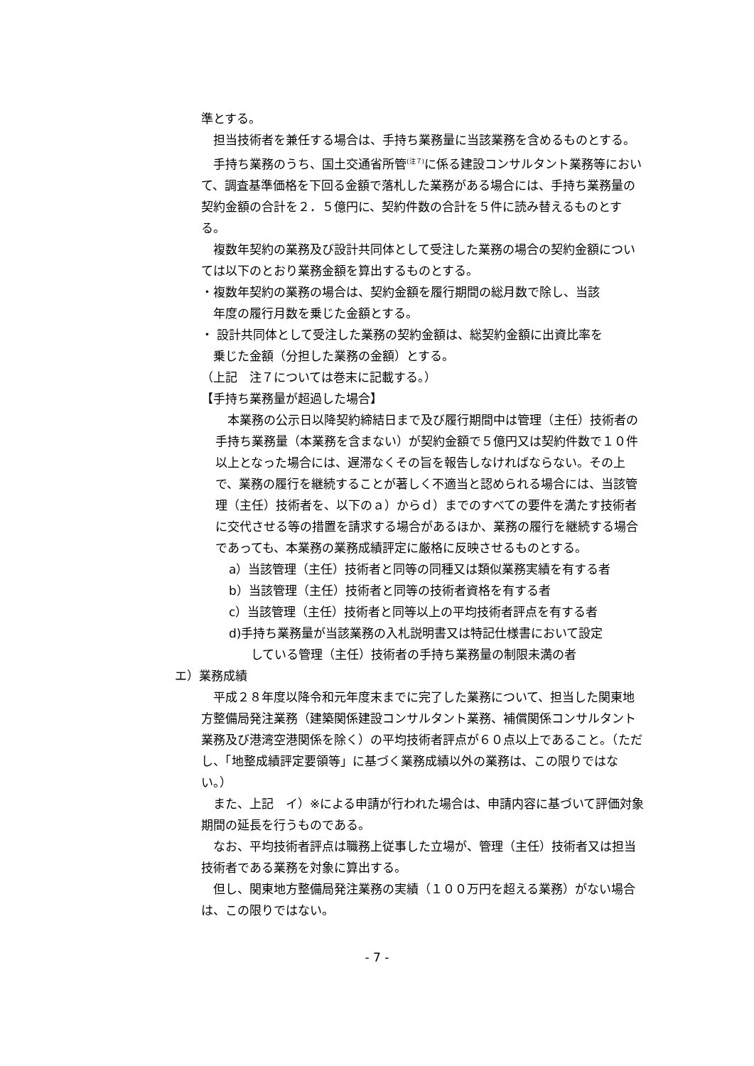準とする。
担当技術者を兼任する場合は、手持ち業務量に当該業務を含めるものとする。
手持ち業務のうち、国土交通省所管<sup>(注７)</sup>に係る建設コンサルタント業務等において、調査基準価格を下回る金額で落札した業務がある場合には、手持ち業務量の契約金額の合計を２．５億円に、契約件数の合計を５件に読み替えるものとする。
複数年契約の業務及び設計共同体として受注した業務の場合の契約金額については以下のとおり業務金額を算出するものとする。
・複数年契約の業務の場合は、契約金額を履行期間の総月数で除し、当該
　年度の履行月数を乗じた金額とする。
・ 設計共同体として受注した業務の契約金額は、総契約金額に出資比率を
　乗じた金額（分担した業務の金額）とする。
（上記　注７については巻末に記載する。）
【手持ち業務量が超過した場合】
本業務の公示日以降契約締結日まで及び履行期間中は管理（主任）技術者の手持ち業務量（本業務を含まない）が契約金額で５億円又は契約件数で１０件以上となった場合には、遅滞なくその旨を報告しなければならない。その上で、業務の履行を継続することが著しく不適当と認められる場合には、当該管理（主任）技術者を、以下のａ）からｄ）までのすべての要件を満たす技術者に交代させる等の措置を請求する場合があるほか、業務の履行を継続する場合であっても、本業務の業務成績評定に厳格に反映させるものとする。
a）当該管理（主任）技術者と同等の同種又は類似業務実績を有する者
b）当該管理（主任）技術者と同等の技術者資格を有する者
c）当該管理（主任）技術者と同等以上の平均技術者評点を有する者
d)手持ち業務量が当該業務の入札説明書又は特記仕様書において設定
している管理（主任）技術者の手持ち業務量の制限未満の者
エ）業務成績
平成２８年度以降令和元年度末までに完了した業務について、担当した関東地方整備局発注業務（建築関係建設コンサルタント業務、補償関係コンサルタント業務及び港湾空港関係を除く）の平均技術者評点が６０点以上であること。（ただし、「地整成績評定要領等」に基づく業務成績以外の業務は、この限りではない。）
また、上記　イ）※による申請が行われた場合は、申請内容に基づいて評価対象期間の延長を行うものである。
なお、平均技術者評点は職務上従事した立場が、管理（主任）技術者又は担当技術者である業務を対象に算出する。
但し、関東地方整備局発注業務の実績（１００万円を超える業務）がない場合は、この限りではない。
- 7 -